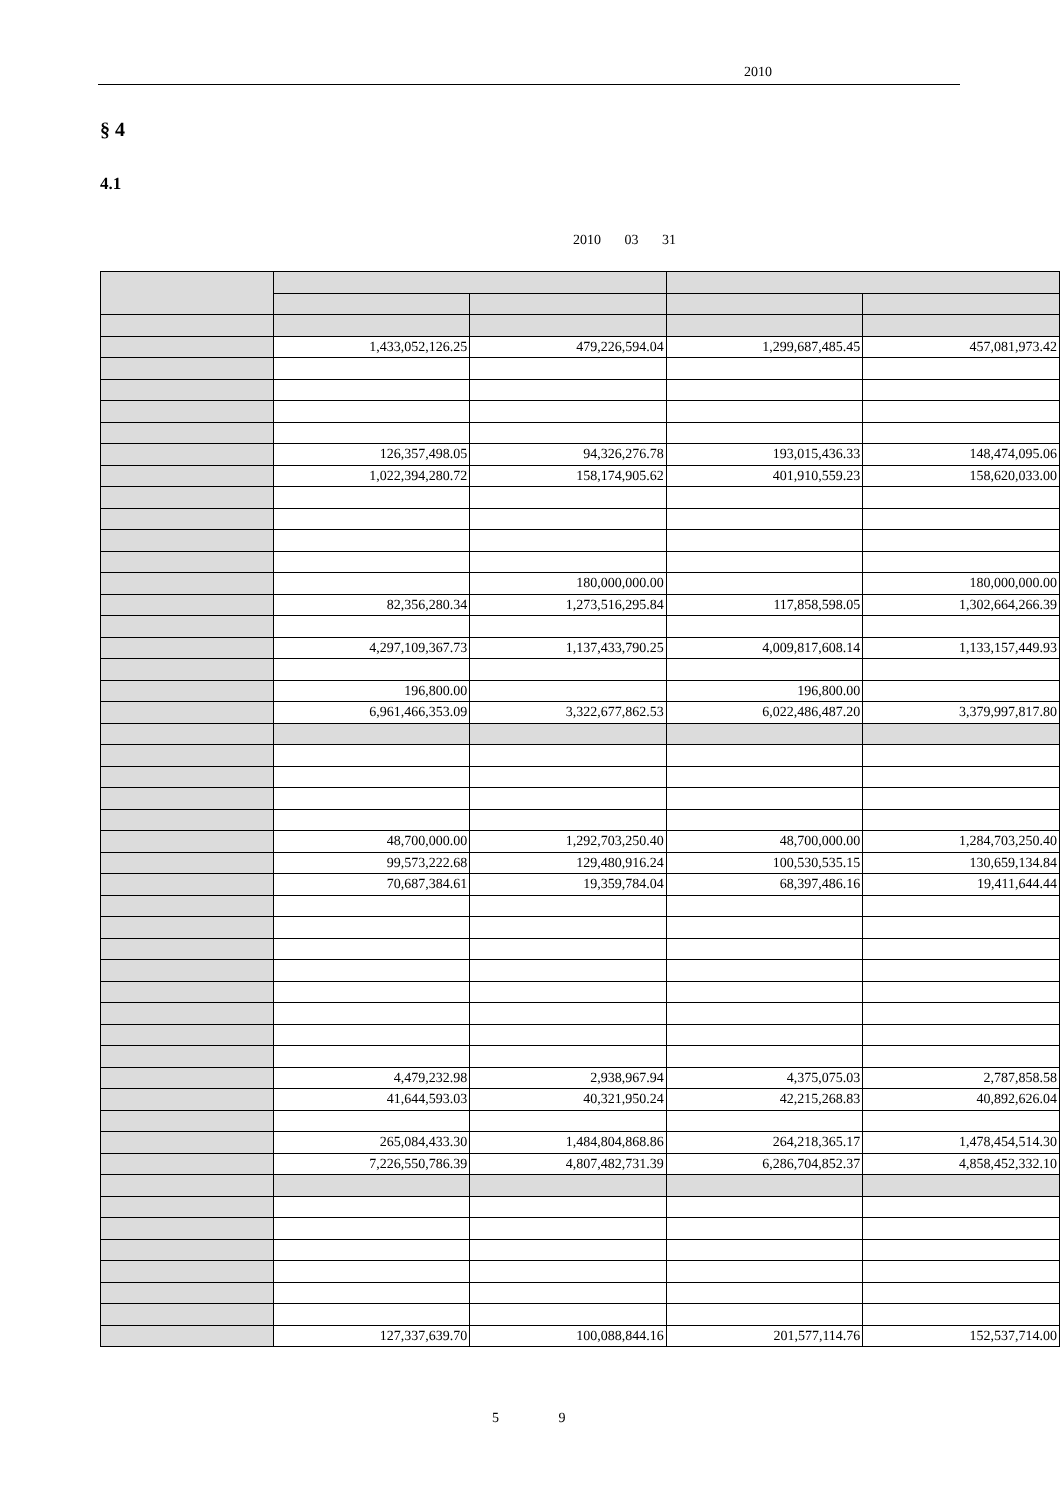2010
§ 4
4.1
2010 03 31
| | 1,433,052,126.25 | 479,226,594.04 | 1,299,687,485.45 | 457,081,973.42 |
| | 126,357,498.05 | 94,326,276.78 | 193,015,436.33 | 148,474,095.06 |
| | 1,022,394,280.72 | 158,174,905.62 | 401,910,559.23 | 158,620,033.00 |
| | | 180,000,000.00 | | 180,000,000.00 |
| | 82,356,280.34 | 1,273,516,295.84 | 117,858,598.05 | 1,302,664,266.39 |
| | 4,297,109,367.73 | 1,137,433,790.25 | 4,009,817,608.14 | 1,133,157,449.93 |
| | 196,800.00 | | 196,800.00 | |
| | 6,961,466,353.09 | 3,322,677,862.53 | 6,022,486,487.20 | 3,379,997,817.80 |
| | 48,700,000.00 | 1,292,703,250.40 | 48,700,000.00 | 1,284,703,250.40 |
| | 99,573,222.68 | 129,480,916.24 | 100,530,535.15 | 130,659,134.84 |
| | 70,687,384.61 | 19,359,784.04 | 68,397,486.16 | 19,411,644.44 |
| | 4,479,232.98 | 2,938,967.94 | 4,375,075.03 | 2,787,858.58 |
| | 41,644,593.03 | 40,321,950.24 | 42,215,268.83 | 40,892,626.04 |
| | 265,084,433.30 | 1,484,804,868.86 | 264,218,365.17 | 1,478,454,514.30 |
| | 7,226,550,786.39 | 4,807,482,731.39 | 6,286,704,852.37 | 4,858,452,332.10 |
| | 127,337,639.70 | 100,088,844.16 | 201,577,114.76 | 152,537,714.00 |
5 9